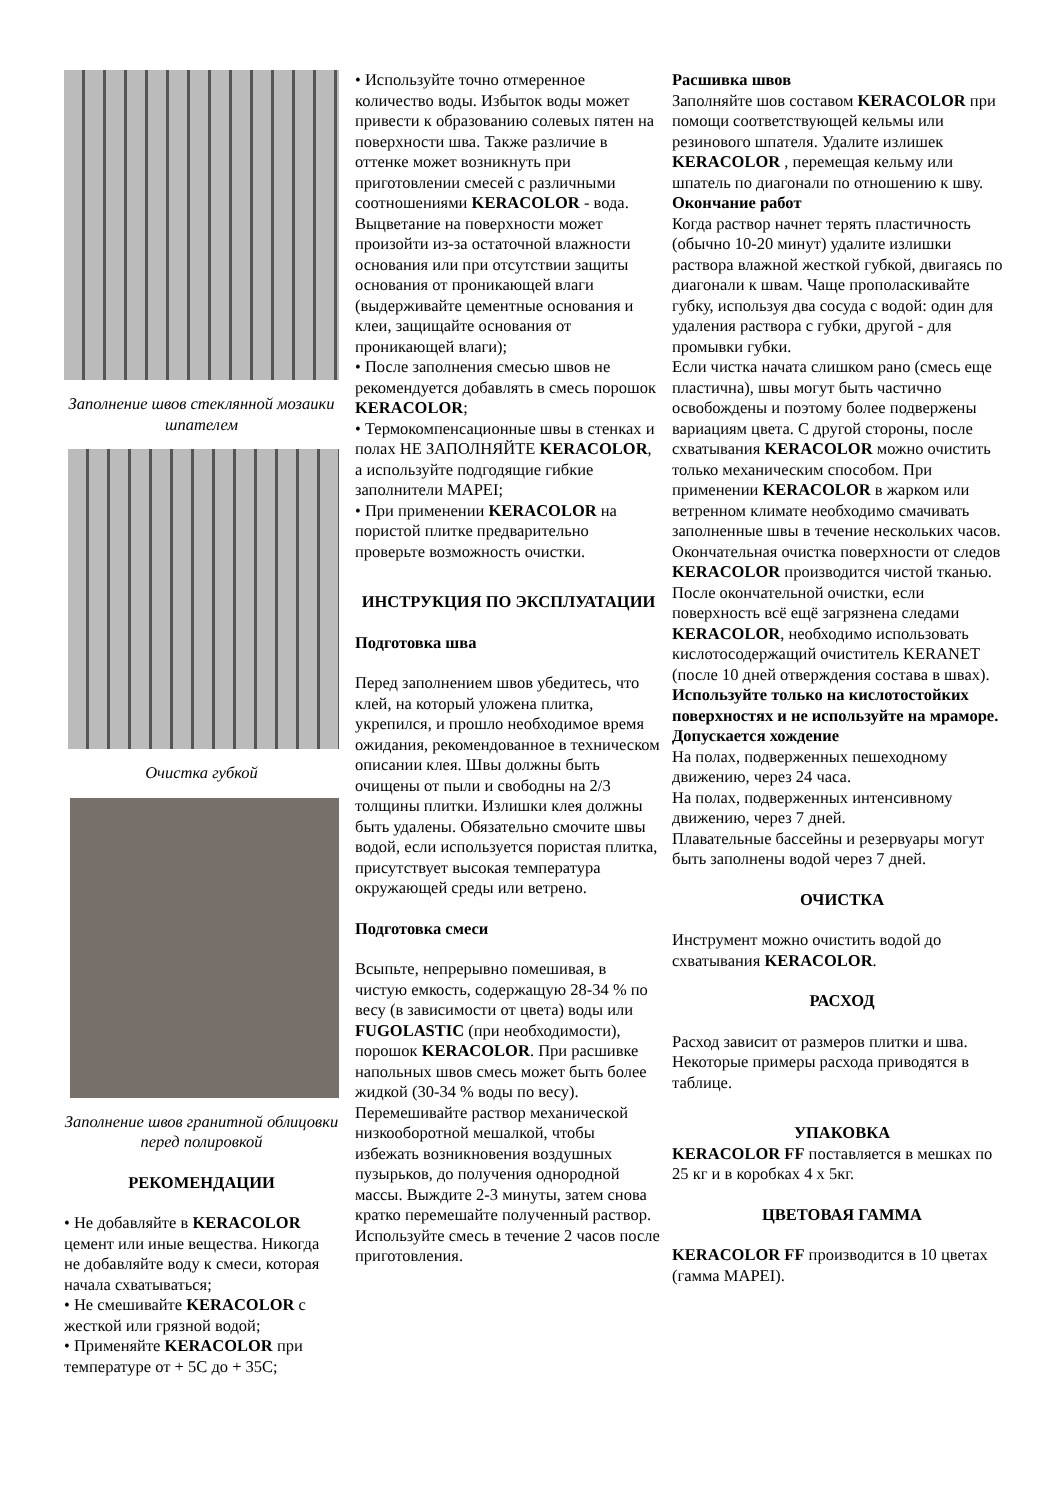Заполнение швов стеклянной мозаики шпателем
Очистка губкой
Заполнение швов гранитной облицовки перед полировкой
РЕКОМЕНДАЦИИ
• Не добавляйте в KERACOLOR цемент или иные вещества. Никогда не добавляйте воду к смеси, которая начала схватываться;
• Не смешивайте KERACOLOR с жесткой или грязной водой;
• Применяйте KERACOLOR при температуре от + 5C до + 35C;
• Используйте точно отмеренное количество воды. Избыток воды может привести к образованию солевых пятен на поверхности шва. Также различие в оттенке может возникнуть при приготовлении смесей с различными соотношениями KERACOLOR - вода. Выцветание на поверхности может произойти из-за остаточной влажности основания или при отсутствии защиты основания от проникающей влаги (выдерживайте цементные основания и клеи, защищайте основания от проникающей влаги);
• После заполнения смесью швов не рекомендуется добавлять в смесь порошок KERACOLOR;
• Термокомпенсационные швы в стенках и полах НЕ ЗАПОЛНЯЙТЕ KERACOLOR, а используйте подгодящие гибкие заполнители MAPEI;
• При применении KERACOLOR на пористой плитке предварительно проверьте возможность очистки.
ИНСТРУКЦИЯ ПО ЭКСПЛУАТАЦИИ
Подготовка шва
Перед заполнением швов убедитесь, что клей, на который уложена плитка, укрепился, и прошло необходимое время ожидания, рекомендованное в техническом описании клея. Швы должны быть очищены от пыли и свободны на 2/3 толщины плитки. Излишки клея должны быть удалены. Обязательно смочите швы водой, если используется пористая плитка, присутствует высокая температура окружающей среды или ветрено.
Подготовка смеси
Всыпьте, непрерывно помешивая, в чистую емкость, содержащую 28-34 % по весу (в зависимости от цвета) воды или FUGOLASTIC (при необходимости), порошок KERACOLOR. При расшивке напольных швов смесь может быть более жидкой (30-34 % воды по весу). Перемешивайте раствор механической низкооборотной мешалкой, чтобы избежать возникновения воздушных пузырьков, до получения однородной массы. Выждите 2-3 минуты, затем снова кратко перемешайте полученный раствор. Используйте смесь в течение 2 часов после приготовления.
Расшивка швов
Заполняйте шов составом KERACOLOR при помощи соответствующей кельмы или резинового шпателя. Удалите излишек KERACOLOR , перемещая кельму или шпатель по диагонали по отношению к шву.
Окончание работ
Когда раствор начнет терять пластичность (обычно 10-20 минут) удалите излишки раствора влажной жесткой губкой, двигаясь по диагонали к швам. Чаще прополаскивайте губку, используя два сосуда с водой: один для удаления раствора с губки, другой - для промывки губки.
Если чистка начата слишком рано (смесь еще пластична), швы могут быть частично освобождены и поэтому более подвержены вариациям цвета. С другой стороны, после схватывания KERACOLOR можно очистить только механическим способом. При применении KERACOLOR в жарком или ветренном климате необходимо смачивать заполненные швы в течение нескольких часов. Окончательная очистка поверхности от следов KERACOLOR производится чистой тканью. После окончательной очистки, если поверхность всё ещё загрязнена следами KERACOLOR, необходимо использовать кислотосодержащий очиститель KERANET (после 10 дней отверждения состава в швах).
Используйте только на кислотостойких поверхностях и не используйте на мраморе.
Допускается хождение
На полах, подверженных пешеходному движению, через 24 часа.
На полах, подверженных интенсивному движению, через 7 дней.
Плавательные бассейны и резервуары могут быть заполнены водой через 7 дней.
ОЧИСТКА
Инструмент можно очистить водой до схватывания KERACOLOR.
РАСХОД
Расход зависит от размеров плитки и шва. Некоторые примеры расхода приводятся в таблице.
УПАКОВКА
KERACOLOR FF поставляется в мешках по 25 кг и в коробках 4 х 5кг.
ЦВЕТОВАЯ ГАММА
KERACOLOR FF производится в 10 цветах (гамма MAPEI).